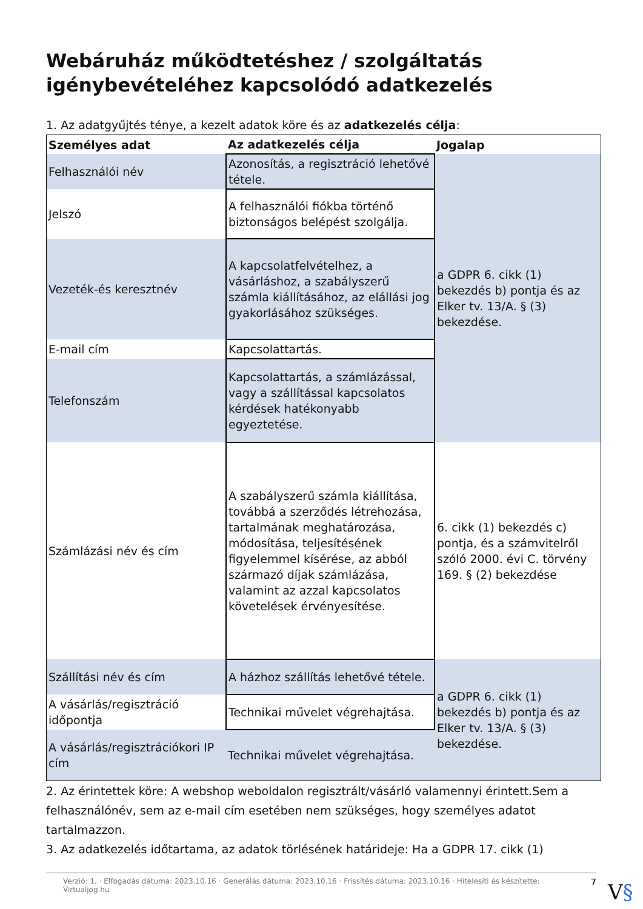Webáruház működtetéshez / szolgáltatás igénybevételéhez kapcsolódó adatkezelés
1. Az adatgyűjtés ténye, a kezelt adatok köre és az adatkezelés célja:
| Személyes adat | Az adatkezelés célja | Jogalap |
| --- | --- | --- |
| Felhasználói név | Azonosítás, a regisztráció lehetővé tétele. | a GDPR 6. cikk (1) bekezdés b) pontja és az Elker tv. 13/A. § (3) bekezdése. |
| Jelszó | A felhasználói fiókba történő biztonságos belépést szolgálja. | |
| Vezeték-és keresztnév | A kapcsolatfelvételhez, a vásárláshoz, a szabályszerű számla kiállításához, az elállási jog gyakorlásához szükséges. | |
| E-mail cím | Kapcsolattartás. | |
| Telefonszám | Kapcsolattartás, a számlázással, vagy a szállítással kapcsolatos kérdések hatékonyabb egyeztetése. | |
| Számlázási név és cím | A szabályszerű számla kiállítása, továbbá a szerződés létrehozása, tartalmának meghatározása, módosítása, teljesítésének figyelemmel kísérése, az abból származó díjak számlázása, valamint az azzal kapcsolatos követelések érvényesítése. | 6. cikk (1) bekezdés c) pontja, és a számvitelről szóló 2000. évi C. törvény 169. § (2) bekezdése |
| Szállítási név és cím | A házhoz szállítás lehetővé tétele. | a GDPR 6. cikk (1) bekezdés b) pontja és az Elker tv. 13/A. § (3) bekezdése. |
| A vásárlás/regisztráció időpontja | Technikai művelet végrehajtása. | |
| A vásárlás/regisztrációkori IP cím | Technikai művelet végrehajtása. | |
2. Az érintettek köre: A webshop weboldalon regisztrált/vásárló valamennyi érintett.Sem a felhasználónév, sem az e-mail cím esetében nem szükséges, hogy személyes adatot tartalmazzon.
3. Az adatkezelés időtartama, az adatok törlésének határideje: Ha a GDPR 17. cikk (1)
Verzió: 1. · Elfogadás dátuma: 2023.10.16 · Generálás dátuma: 2023.10.16 · Frissítés dátuma: 2023.10.16 · Hitelesíti és készítette: Virtualjog.hu 7
V§